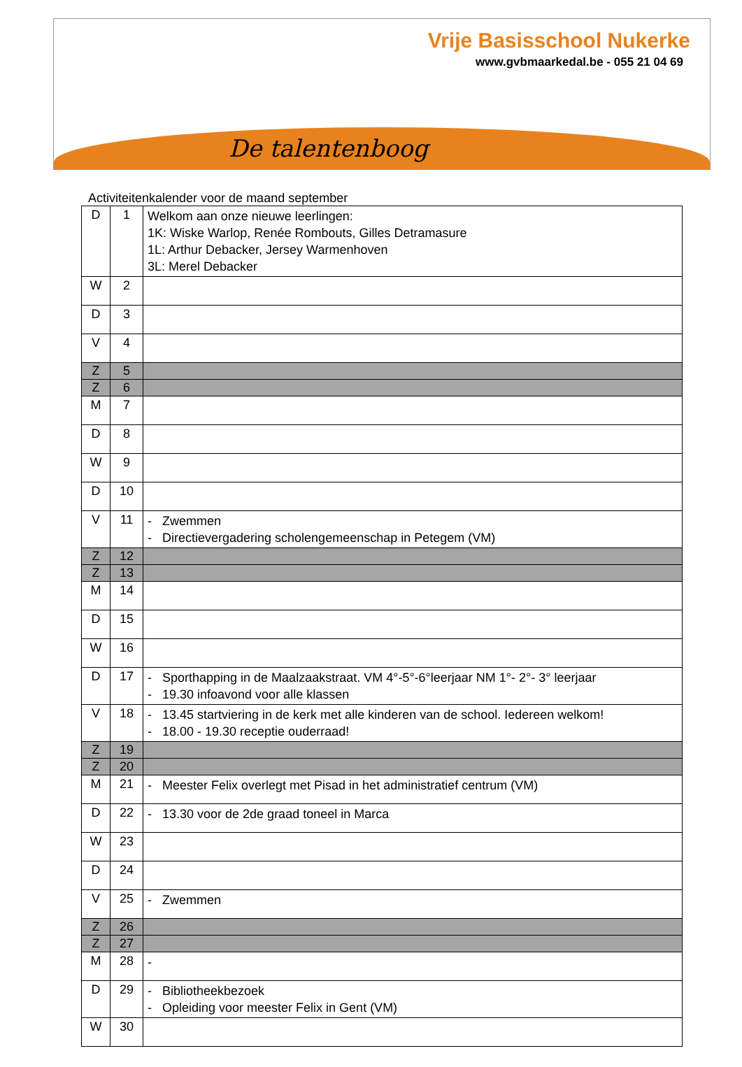Vrije Basisschool Nukerke
www.gvbmaarkedal.be - 055 21 04 69
De talentenboog
Activiteitenkalender voor de maand september
| D | 1 | Welkom aan onze nieuwe leerlingen: 1K: Wiske Warlop, Renée Rombouts, Gilles Detramasure 1L: Arthur Debacker, Jersey Warmenhoven 3L: Merel Debacker |
| W | 2 | |
| D | 3 | |
| V | 4 | |
| Z | 5 | |
| Z | 6 | |
| M | 7 | |
| D | 8 | |
| W | 9 | |
| D | 10 | |
| V | 11 | - Zwemmen - Directievergadering scholengemeenschap in Petegem (VM) |
| Z | 12 | |
| Z | 13 | |
| M | 14 | |
| D | 15 | |
| W | 16 | |
| D | 17 | - Sporthapping in de Maalzaakstraat. VM 4°-5°-6°leerjaar NM 1°- 2°- 3° leerjaar - 19.30 infoavond voor alle klassen |
| V | 18 | - 13.45 startviering in de kerk met alle kinderen van de school. Iedereen welkom! - 18.00 - 19.30 receptie ouderraad! |
| Z | 19 | |
| Z | 20 | |
| M | 21 | - Meester Felix overlegt met Pisad in het administratief centrum (VM) |
| D | 22 | - 13.30 voor de 2de graad toneel in Marca |
| W | 23 | |
| D | 24 | |
| V | 25 | - Zwemmen |
| Z | 26 | |
| Z | 27 | |
| M | 28 | - |
| D | 29 | - Bibliotheekbezoek - Opleiding voor meester Felix in Gent (VM) |
| W | 30 | |